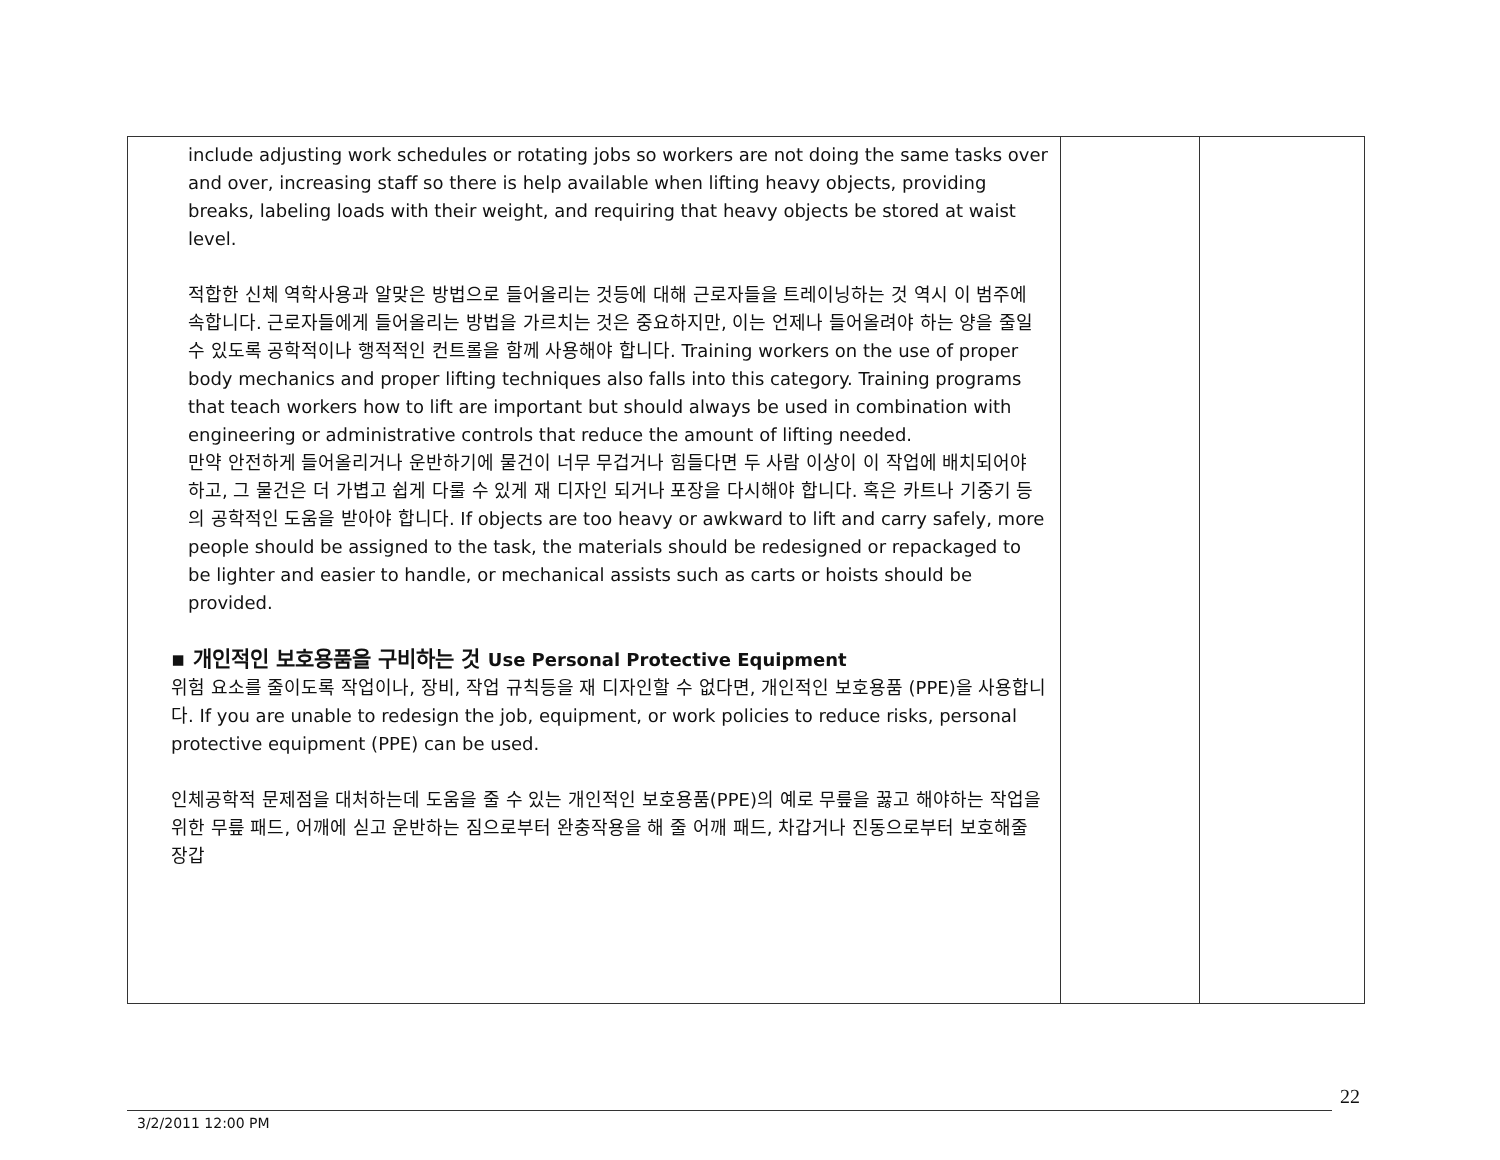| include adjusting work schedules or rotating jobs so workers are not doing the same tasks over and over, increasing staff so there is help available when lifting heavy objects, providing breaks, labeling loads with their weight, and requiring that heavy objects be stored at waist level. 적합한 신체 역학사용과 알맞은 방법으로 들어올리는 것등에 대해 근로자들을 트레이닝하는 것 역시 이 범주에 속합니다. 근로자들에게 들어올리는 방법을 가르치는 것은 중요하지만, 이는 언제나 들어올려야 하는 양을 줄일 수 있도록 공학적이나 행적적인 컨트롤을 함께 사용해야 합니다. Training workers on the use of proper body mechanics and proper lifting techniques also falls into this category. Training programs that teach workers how to lift are important but should always be used in combination with engineering or administrative controls that reduce the amount of lifting needed. 만약 안전하게 들어올리거나 운반하기에 물건이 너무 무겁거나 힘들다면 두 사람 이상이 이 작업에 배치되어야 하고, 그 물건은 더 가볍고 쉽게 다룰 수 있게 재 디자인 되거나 포장을 다시해야 합니다. 혹은 카트나 기중기 등의 공학적인 도움을 받아야 합니다. If objects are too heavy or awkward to lift and carry safely, more people should be assigned to the task, the materials should be redesigned or repackaged to be lighter and easier to handle, or mechanical assists such as carts or hoists should be provided. ▪ 개인적인 보호용품을 구비하는 것 Use Personal Protective Equipment 위험 요소를 줄이도록 작업이나, 장비, 작업 규칙등을 재 디자인할 수 없다면, 개인적인 보호용품 (PPE)을 사용합니다. If you are unable to redesign the job, equipment, or work policies to reduce risks, personal protective equipment (PPE) can be used. 인체공학적 문제점을 대처하는데 도움을 줄 수 있는 개인적인 보호용품(PPE)의 예로 무릎을 꿇고 해야하는 작업을 위한 무릎 패드, 어깨에 싣고 운반하는 짐으로부터 완충작용을 해 줄 어깨 패드, 차갑거나 진동으로부터 보호해줄 장갑 | | |
22
3/2/2011 12:00 PM